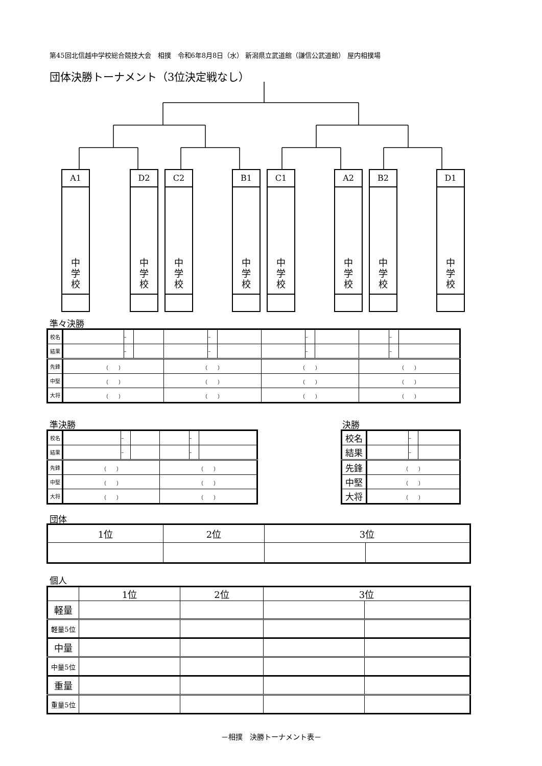第45回北信越中学校総合競技大会　相撲　令和6年8月8日（水） 新潟県立武道館（謙信公武道館） 屋内相撲場
団体決勝トーナメント（3位決定戦なし）
A1
中
学
校
D2
中
学
校
C2
中
学
校
B1
中
学
校
C1
中
学
校
A2
中
学
校
B2
中
学
校
D1
中
学
校
準々決勝
| 校名 | | – | | | – | | | – | | | – | |
| 結果 | | – | | | – | | | – | | | – | |
| 先鋒 | （ ） | | | （ ） | | | （ ） | | | （ ） | | |
| 中堅 | （ ） | | | （ ） | | | （ ） | | | （ ） | | |
| 大将 | （ ） | | | （ ） | | | （ ） | | | （ ） | | |
準決勝 決勝
| 校名 | | – | | | – | |
| 結果 | | – | | | – | |
| 先鋒 | （ ） | | | （ ） | | |
| 中堅 | （ ） | | | （ ） | | |
| 大将 | （ ） | | | （ ） | | |
| 校名 | | – | |
| 結果 | | – | |
| 先鋒 | （ ） | | |
| 中堅 | （ ） | | |
| 大将 | （ ） | | |
団体
| 1位 | 2位 | 3位 | |
個人
| | 1位 | 2位 | 3位 | |
| 軽量 | | | | |
| 軽量5位 | | | | |
| 中量 | | | | |
| 中量5位 | | | | |
| 重量 | | | | |
| 重量5位 | | | | |
－相撲　決勝トーナメント表－